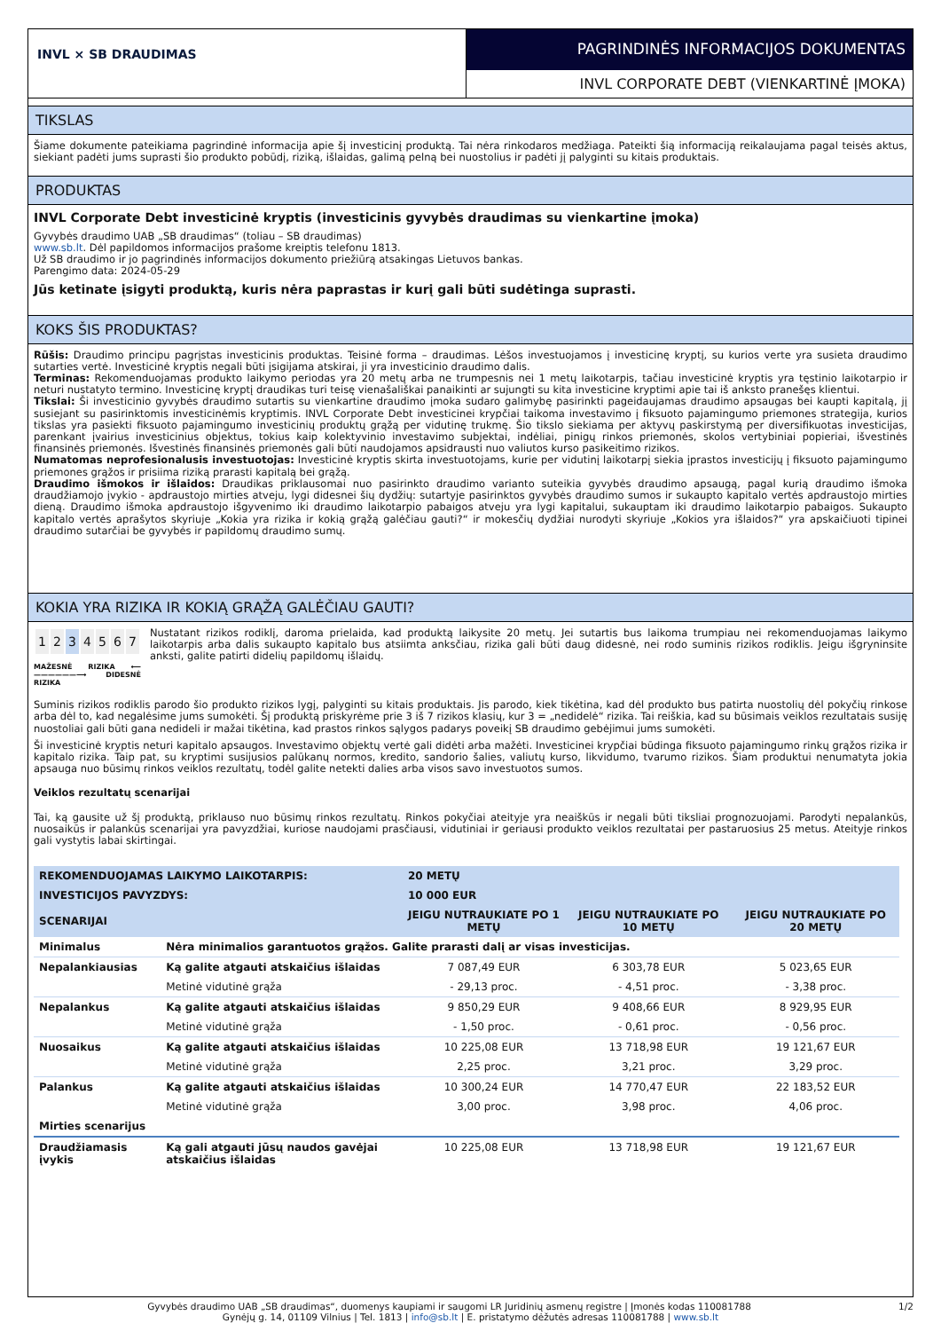INVL × SB DRAUDIMAS
PAGRINDINĖS INFORMACIJOS DOKUMENTAS
INVL CORPORATE DEBT (VIENKARTINĖ ĮMOKA)
TIKSLAS
Šiame dokumente pateikiama pagrindinė informacija apie šį investicinį produktą. Tai nėra rinkodaros medžiaga. Pateikti šią informaciją reikalaujama pagal teisės aktus, siekiant padėti jums suprasti šio produkto pobūdį, riziką, išlaidas, galimą pelną bei nuostolius ir padėti jį palyginti su kitais produktais.
PRODUKTAS
INVL Corporate Debt investicinė kryptis (investicinis gyvybės draudimas su vienkartine įmoka)
Gyvybės draudimo UAB „SB draudimas“ (toliau – SB draudimas)
www.sb.lt. Dėl papildomos informacijos prašome kreiptis telefonu 1813.
Už SB draudimo ir jo pagrindinės informacijos dokumento priežiūrą atsakingas Lietuvos bankas.
Parengimo data: 2024-05-29
Jūs ketinate įsigyti produktą, kuris nėra paprastas ir kurį gali būti sudėtinga suprasti.
KOKS ŠIS PRODUKTAS?
Rūšis: Draudimo principu pagrįstas investicinis produktas. Teisinė forma – draudimas. Lėšos investuojamos į investicinę kryptį, su kurios verte yra susieta draudimo sutarties vertė. Investicinė kryptis negali būti įsigijama atskirai, ji yra investicinio draudimo dalis.
Terminas: Rekomenduojamas produkto laikymo periodas yra 20 metų arba ne trumpesnis nei 1 metų laikotarpis, tačiau investicinė kryptis yra tęstinio laikotarpio ir neturi nustatyto termino. Investicinę kryptį draudikas turi teisę vienašališkai panaikinti ar sujungti su kita investicine kryptimi apie tai iš anksto pranešęs klientui.
Tikslai: Ši investicinio gyvybės draudimo sutartis su vienkartine draudimo įmoka sudaro galimybę pasirinkti pageidaujamas draudimo apsaugas bei kaupti kapitalą, jį susiejant su pasirinktomis investicinėmis kryptimis. INVL Corporate Debt investicinei krypčiai taikoma investavimo į fiksuoto pajamingumo priemones strategija, kurios tikslas yra pasiekti fiksuoto pajamingumo investicinių produktų grąžą per vidutinę trukmę. Šio tikslo siekiama per aktyvų paskirstymą per diversifikuotas investicijas, parenkant įvairius investicinius objektus, tokius kaip kolektyvinio investavimo subjektai, indėliai, pinigų rinkos priemonės, skolos vertybiniai popieriai, išvestinės finansinės priemonės. Išvestinės finansinės priemonės gali būti naudojamos apsidrausti nuo valiutos kurso pasikeitimo rizikos.
Numatomas neprofesionalusis investuotojas: Investicinė kryptis skirta investuotojams, kurie per vidutinį laikotarpį siekia įprastos investicijų į fiksuoto pajamingumo priemones grąžos ir prisiima riziką prarasti kapitalą bei grąžą.
Draudimo išmokos ir išlaidos: Draudikas priklausomai nuo pasirinkto draudimo varianto suteikia gyvybės draudimo apsaugą, pagal kurią draudimo išmoka draudžiamojo įvykio - apdraustojo mirties atveju, lygi didesnei šių dydžių: sutartyje pasirinktos gyvybės draudimo sumos ir sukaupto kapitalo vertės apdraustojo mirties dieną. Draudimo išmoka apdraustojo išgyvenimo iki draudimo laikotarpio pabaigos atveju yra lygi kapitalui, sukauptam iki draudimo laikotarpio pabaigos. Sukaupto kapitalo vertės aprašytos skyriuje „Kokia yra rizika ir kokią grąžą galėčiau gauti?“ ir mokesčių dydžiai nurodyti skyriuje „Kokios yra išlaidos?“ yra apskaičiuoti tipinei draudimo sutarčiai be gyvybės ir papildomų draudimo sumų.
KOKIA YRA RIZIKA IR KOKIĄ GRĄŽĄ GALĖČIAU GAUTI?
| 1 | 2 | 3 | 4 | 5 | 6 | 7 |
MAŽESNĖ RIZIKA ⟵——————⟶ DIDESNĖ RIZIKA
Nustatant rizikos rodiklį, daroma prielaida, kad produktą laikysite 20 metų. Jei sutartis bus laikoma trumpiau nei rekomenduojamas laikymo laikotarpis arba dalis sukaupto kapitalo bus atsiimta anksčiau, rizika gali būti daug didesnė, nei rodo suminis rizikos rodiklis. Jeigu išgryninsite anksti, galite patirti didelių papildomų išlaidų.
Suminis rizikos rodiklis parodo šio produkto rizikos lygį, palyginti su kitais produktais. Jis parodo, kiek tikėtina, kad dėl produkto bus patirta nuostolių dėl pokyčių rinkose arba dėl to, kad negalėsime jums sumokėti. Šį produktą priskyrėme prie 3 iš 7 rizikos klasių, kur 3 = „nedidelė“ rizika. Tai reiškia, kad su būsimais veiklos rezultatais susiję nuostoliai gali būti gana nedideli ir mažai tikėtina, kad prastos rinkos sąlygos padarys poveikį SB draudimo gebėjimui jums sumokėti.
Ši investicinė kryptis neturi kapitalo apsaugos. Investavimo objektų vertė gali didėti arba mažėti. Investicinei krypčiai būdinga fiksuoto pajamingumo rinkų grąžos rizika ir kapitalo rizika. Taip pat, su kryptimi susijusios palūkanų normos, kredito, sandorio šalies, valiutų kurso, likvidumo, tvarumo rizikos. Šiam produktui nenumatyta jokia apsauga nuo būsimų rinkos veiklos rezultatų, todėl galite netekti dalies arba visos savo investuotos sumos.
Veiklos rezultatų scenarijai
Tai, ką gausite už šį produktą, priklauso nuo būsimų rinkos rezultatų. Rinkos pokyčiai ateityje yra neaiškūs ir negali būti tiksliai prognozuojami. Parodyti nepalankūs, nuosaikūs ir palankūs scenarijai yra pavyzdžiai, kuriose naudojami prasčiausi, vidutiniai ir geriausi produkto veiklos rezultatai per pastaruosius 25 metus. Ateityje rinkos gali vystytis labai skirtingai.
| REKOMENDUOJAMAS LAIKYMO LAIKOTARPIS: | | 20 METŲ | | |
| INVESTICIJOS PAVYZDYS: | | 10 000 EUR | | |
| SCENARIJAI | | JEIGU NUTRAUKIATE PO 1 METŲ | JEIGU NUTRAUKIATE PO 10 METŲ | JEIGU NUTRAUKIATE PO 20 METŲ |
| Minimalus | Nėra minimalios garantuotos grąžos. Galite prarasti dalį ar visas investicijas. | | | |
| Nepalankiausias | Ką galite atgauti atskaičius išlaidas | 7 087,49 EUR | 6 303,78 EUR | 5 023,65 EUR |
| | Metinė vidutinė grąža | - 29,13 proc. | - 4,51 proc. | - 3,38 proc. |
| Nepalankus | Ką galite atgauti atskaičius išlaidas | 9 850,29 EUR | 9 408,66 EUR | 8 929,95 EUR |
| | Metinė vidutinė grąža | - 1,50 proc. | - 0,61 proc. | - 0,56 proc. |
| Nuosaikus | Ką galite atgauti atskaičius išlaidas | 10 225,08 EUR | 13 718,98 EUR | 19 121,67 EUR |
| | Metinė vidutinė grąža | 2,25 proc. | 3,21 proc. | 3,29 proc. |
| Palankus | Ką galite atgauti atskaičius išlaidas | 10 300,24 EUR | 14 770,47 EUR | 22 183,52 EUR |
| | Metinė vidutinė grąža | 3,00 proc. | 3,98 proc. | 4,06 proc. |
| Mirties scenarijus | | | | |
| Draudžiamasis įvykis | Ką gali atgauti jūsų naudos gavėjai atskaičius išlaidas | 10 225,08 EUR | 13 718,98 EUR | 19 121,67 EUR |
Gyvybės draudimo UAB „SB draudimas“, duomenys kaupiami ir saugomi LR Juridinių asmenų registre | Įmonės kodas 110081788 1/2
Gynėjų g. 14, 01109 Vilnius | Tel. 1813 | info@sb.lt | E. pristatymo dėžutės adresas 110081788 | www.sb.lt